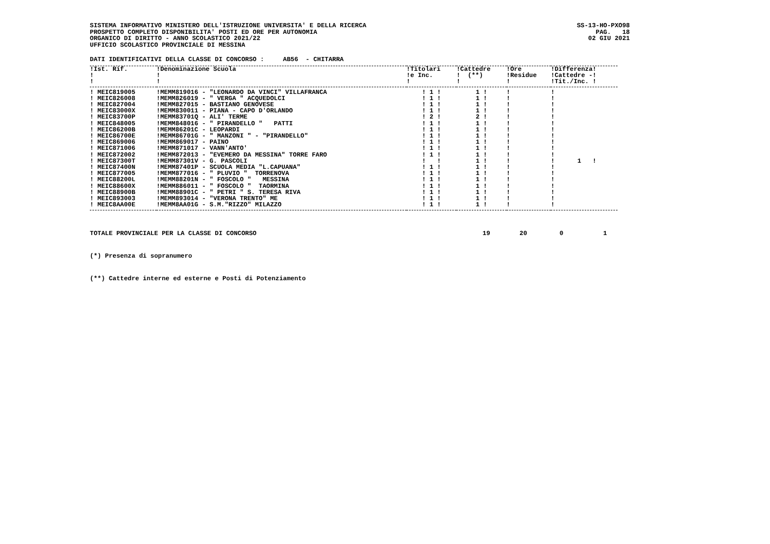SISTEMA INFORMATIVO MINISTERO DELL'ISTRUZIONE UNIVERSITA' E DELLA RICERCA
PROSPETTO COMPLETO DISPONIBILITA' POSTI ED ORE PER AUTONOMIA
ORGANICO DI DIRITTO - ANNO SCOLASTICO 2021/22
UFFICIO SCOLASTICO PROVINCIALE DI MESSINA
SS-13-HO-PXO98
PAG. 18
02 GIU 2021
DATI IDENTIFICATIVI DELLA CLASSE DI CONCORSO : AB56 - CHITARRA
| !Ist. Rif. | !Denominazione Scuola | !Titolari | !Cattedre | !Ore | !Differenza! |
| --- | --- | --- | --- | --- | --- |
| ! | ! | !e Inc. | ! (**) | !Residue | !Cattedre -! |
| ! | ! | ! | ! | ! | !Tit./Inc. ! |
| ! MEIC819005 | !MEMM819016 - "LEONARDO DA VINCI" VILLAFRANCA | ! 1 ! | 1 ! | ! | ! |
| ! MEIC826008 | !MEMM826019 - " VERGA " ACQUEDOLCI | ! 1 ! | 1 ! | ! | ! |
| ! MEIC827004 | !MEMM827015 - BASTIANO GENOVESE | ! 1 ! | 1 ! | ! | ! |
| ! MEIC83000X | !MEMM830011 - PIANA - CAPO D'ORLANDO | ! 1 ! | 1 ! | ! | ! |
| ! MEIC83700P | !MEMM83701Q - ALI' TERME | ! 2 ! | 2 ! | ! | ! |
| ! MEIC848005 | !MEMM848016 - " PIRANDELLO " PATTI | ! 1 ! | 1 ! | ! | ! |
| ! MEIC86200B | !MEMM86201C - LEOPARDI | ! 1 ! | 1 ! | ! | ! |
| ! MEIC86700E | !MEMM86701G - " MANZONI " - "PIRANDELLO" | ! 1 ! | 1 ! | ! | ! |
| ! MEIC869006 | !MEMM869017 - PAINO | ! 1 ! | 1 ! | ! | ! |
| ! MEIC871006 | !MEMM871017 - VANN'ANTO' | ! 1 ! | 1 ! | ! | ! |
| ! MEIC872002 | !MEMM872013 - "EVEMERO DA MESSINA" TORRE FARO | ! 1 ! | 1 ! | ! | ! |
| ! MEIC87300T | !MEMM87301V - G. PASCOLI | ! ! | 1 ! | ! | ! 1 ! |
| ! MEIC87400N | !MEMM87401P - SCUOLA MEDIA "L.CAPUANA" | ! 1 ! | 1 ! | ! | ! |
| ! MEIC877005 | !MEMM877016 - " PLUVIO " TORRENOVA | ! 1 ! | 1 ! | ! | ! |
| ! MEIC88200L | !MEMM88201N - " FOSCOLO " MESSINA | ! 1 ! | 1 ! | ! | ! |
| ! MEIC88600X | !MEMM886011 - " FOSCOLO " TAORMINA | ! 1 ! | 1 ! | ! | ! |
| ! MEIC88900B | !MEMM88901C - " PETRI " S. TERESA RIVA | ! 1 ! | 1 ! | ! | ! |
| ! MEIC893003 | !MEMM893014 - "VERONA TRENTO" ME | ! 1 ! | 1 ! | ! | ! |
| ! MEIC8AA00E | !MEMM8AA01G - S.M."RIZZO" MILAZZO | ! 1 ! | 1 ! | ! | ! |
TOTALE PROVINCIALE PER LA CLASSE DI CONCORSO 19 20 0 1
(*) Presenza di sopranumero
(**) Cattedre interne ed esterne e Posti di Potenziamento